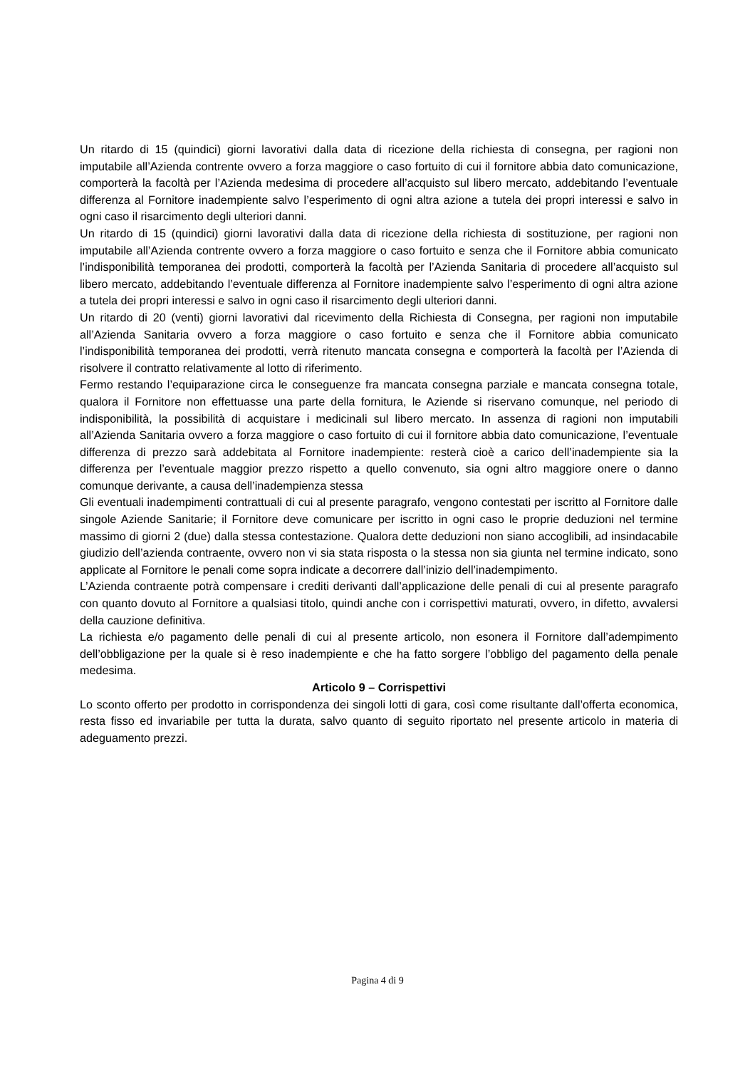Un ritardo di 15 (quindici) giorni lavorativi dalla data di ricezione della richiesta di consegna, per ragioni non imputabile all’Azienda contrente ovvero a forza maggiore o caso fortuito di cui il fornitore abbia dato comunicazione, comporterà la facoltà per l’Azienda medesima di procedere all’acquisto sul libero mercato, addebitando l’eventuale differenza al Fornitore inadempiente salvo l’esperimento di ogni altra azione a tutela dei propri interessi e salvo in ogni caso il risarcimento degli ulteriori danni.
Un ritardo di 15 (quindici) giorni lavorativi dalla data di ricezione della richiesta di sostituzione, per ragioni non imputabile all’Azienda contrente ovvero a forza maggiore o caso fortuito e senza che il Fornitore abbia comunicato l’indisponibilità temporanea dei prodotti, comporterà la facoltà per l’Azienda Sanitaria di procedere all’acquisto sul libero mercato, addebitando l’eventuale differenza al Fornitore inadempiente salvo l’esperimento di ogni altra azione a tutela dei propri interessi e salvo in ogni caso il risarcimento degli ulteriori danni.
Un ritardo di 20 (venti) giorni lavorativi dal ricevimento della Richiesta di Consegna, per ragioni non imputabile all’Azienda Sanitaria ovvero a forza maggiore o caso fortuito e senza che il Fornitore abbia comunicato l’indisponibilità temporanea dei prodotti, verrà ritenuto mancata consegna e comporterà la facoltà per l’Azienda di risolvere il contratto relativamente al lotto di riferimento.
Fermo restando l’equiparazione circa le conseguenze fra mancata consegna parziale e mancata consegna totale, qualora il Fornitore non effettuasse una parte della fornitura, le Aziende si riservano comunque, nel periodo di indisponibilità, la possibilità di acquistare i medicinali sul libero mercato. In assenza di ragioni non imputabili all’Azienda Sanitaria ovvero a forza maggiore o caso fortuito di cui il fornitore abbia dato comunicazione, l’eventuale differenza di prezzo sarà addebitata al Fornitore inadempiente: resterà cioè a carico dell’inadempiente sia la differenza per l’eventuale maggior prezzo rispetto a quello convenuto, sia ogni altro maggiore onere o danno comunque derivante, a causa dell’inadempienza stessa
Gli eventuali inadempimenti contrattuali di cui al presente paragrafo, vengono contestati per iscritto al Fornitore dalle singole Aziende Sanitarie; il Fornitore deve comunicare per iscritto in ogni caso le proprie deduzioni nel termine massimo di giorni 2 (due) dalla stessa contestazione. Qualora dette deduzioni non siano accoglibili, ad insindacabile giudizio dell’azienda contraente, ovvero non vi sia stata risposta o la stessa non sia giunta nel termine indicato, sono applicate al Fornitore le penali come sopra indicate a decorrere dall’inizio dell’inadempimento.
L’Azienda contraente potrà compensare i crediti derivanti dall’applicazione delle penali di cui al presente paragrafo con quanto dovuto al Fornitore a qualsiasi titolo, quindi anche con i corrispettivi maturati, ovvero, in difetto, avvalersi della cauzione definitiva.
La richiesta e/o pagamento delle penali di cui al presente articolo, non esonera il Fornitore dall’adempimento dell’obbligazione per la quale si è reso inadempiente e che ha fatto sorgere l’obbligo del pagamento della penale medesima.
Articolo 9 – Corrispettivi
Lo sconto offerto per prodotto in corrispondenza dei singoli lotti di gara, così come risultante dall’offerta economica, resta fisso ed invariabile per tutta la durata, salvo quanto di seguito riportato nel presente articolo in materia di adeguamento prezzi.
Pagina 4 di 9